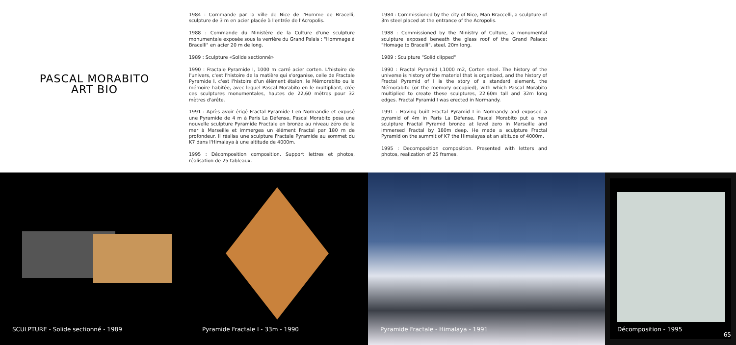PASCAL MORABITO
ART BIO
1984 : Commande par la ville de Nice de l'Homme de Bracelli, sculpture de 3 m en acier placée à l'entrée de l'Acropolis.
1988 : Commande du Ministère de la Culture d'une sculpture monumentale exposée sous la verrière du Grand Palais : "Hommage à Bracelli" en acier 20 m de long.
1989 : Sculpture «Solide sectionné»
1990 : Fractale Pyramide I, 1000 m carré acier corten. L'histoire de l'univers, c'est l'histoire de la matière qui s'organise, celle de Fractale Pyramide I, c'est l'histoire d'un élément étalon, le Mémorabito ou la mémoire habitée, avec lequel Pascal Morabito en le multipliant, crée ces sculptures monumentales, hautes de 22,60 mètres pour 32 mètres d'arête.
1991 : Après avoir érigé Fractal Pyramide I en Normandie et exposé une Pyramide de 4 m à Paris La Défense, Pascal Morabito posa une nouvelle sculpture Pyramide Fractale en bronze au niveau zéro de la mer à Marseille et immergea un élément Fractal par 180 m de profondeur. Il réalisa une sculpture Fractale Pyramide au sommet du K7 dans l'Himalaya à une altitude de 4000m.
1995 : Décomposition composition. Support lettres et photos, réalisation de 25 tableaux.
1984 : Commissioned by the city of Nice, Man Braccelli, a sculpture of 3m steel placed at the entrance of the Acropolis.
1988 : Commissioned by the Ministry of Culture, a monumental sculpture exposed beneath the glass roof of the Grand Palace: "Homage to Bracelli", steel, 20m long.
1989 : Sculpture "Solid clipped"
1990 : Fractal Pyramid I,1000 m2, Corten steel. The history of the universe is history of the material that is organized, and the history of Fractal Pyramid of I is the story of a standard element, the Mémorabito (or the memory occupied), with which Pascal Morabito multiplied to create these sculptures, 22.60m tall and 32m long edges. Fractal Pyramid I was erected in Normandy.
1991 : Having built Fractal Pyramid I in Normandy and exposed a pyramid of 4m in Paris La Défense, Pascal Morabito put a new sculpture Fractal Pyramid bronze at level zero in Marseille and immersed Fractal by 180m deep. He made a sculpture Fractal Pyramid on the summit of K7 the Himalayas at an altitude of 4000m.
1995 : Decomposition composition. Presented with letters and photos, realization of 25 frames.
SCULPTURE - Solide sectionné - 1989 Pyramide Fractale I - 33m - 1990
Pyramide Fractale - Himalaya - 1991
Décomposition - 1995
65